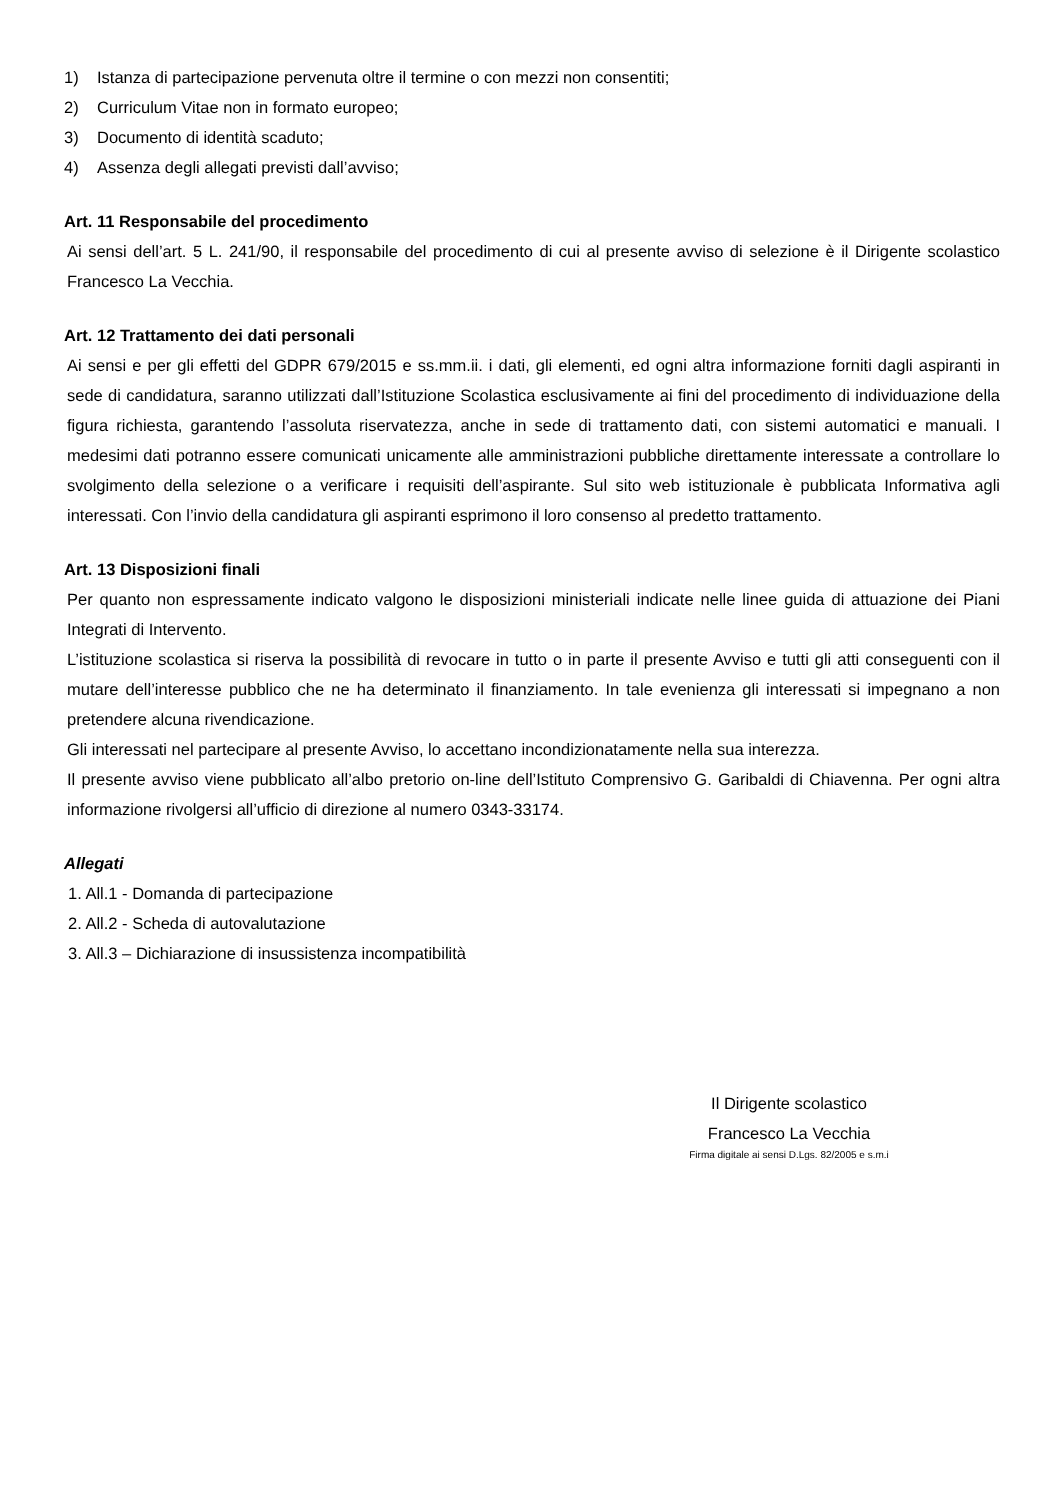1) Istanza di partecipazione pervenuta oltre il termine o con mezzi non consentiti;
2) Curriculum Vitae non in formato europeo;
3) Documento di identità scaduto;
4) Assenza degli allegati previsti dall’avviso;
Art. 11 Responsabile del procedimento
Ai sensi dell’art. 5 L. 241/90, il responsabile del procedimento di cui al presente avviso di selezione è il Dirigente scolastico Francesco La Vecchia.
Art. 12 Trattamento dei dati personali
Ai sensi e per gli effetti del GDPR 679/2015 e ss.mm.ii. i dati, gli elementi, ed ogni altra informazione forniti dagli aspiranti in sede di candidatura, saranno utilizzati dall’Istituzione Scolastica esclusivamente ai fini del procedimento di individuazione della figura richiesta, garantendo l’assoluta riservatezza, anche in sede di trattamento dati, con sistemi automatici e manuali. I medesimi dati potranno essere comunicati unicamente alle amministrazioni pubbliche direttamente interessate a controllare lo svolgimento della selezione o a verificare i requisiti dell’aspirante. Sul sito web istituzionale è pubblicata Informativa agli interessati. Con l’invio della candidatura gli aspiranti esprimono il loro consenso al predetto trattamento.
Art. 13 Disposizioni finali
Per quanto non espressamente indicato valgono le disposizioni ministeriali indicate nelle linee guida di attuazione dei Piani Integrati di Intervento.
L’istituzione scolastica si riserva la possibilità di revocare in tutto o in parte il presente Avviso e tutti gli atti conseguenti con il mutare dell’interesse pubblico che ne ha determinato il finanziamento. In tale evenienza gli interessati si impegnano a non pretendere alcuna rivendicazione.
Gli interessati nel partecipare al presente Avviso, lo accettano incondizionatamente nella sua interezza.
Il presente avviso viene pubblicato all’albo pretorio on-line dell’Istituto Comprensivo G. Garibaldi di Chiavenna. Per ogni altra informazione rivolgersi all’ufficio di direzione al numero 0343-33174.
Allegati
1. All.1 - Domanda di partecipazione
2. All.2 - Scheda di autovalutazione
3. All.3 – Dichiarazione di insussistenza incompatibilità
Il Dirigente scolastico
Francesco La Vecchia
Firma digitale ai sensi D.Lgs. 82/2005 e s.m.i